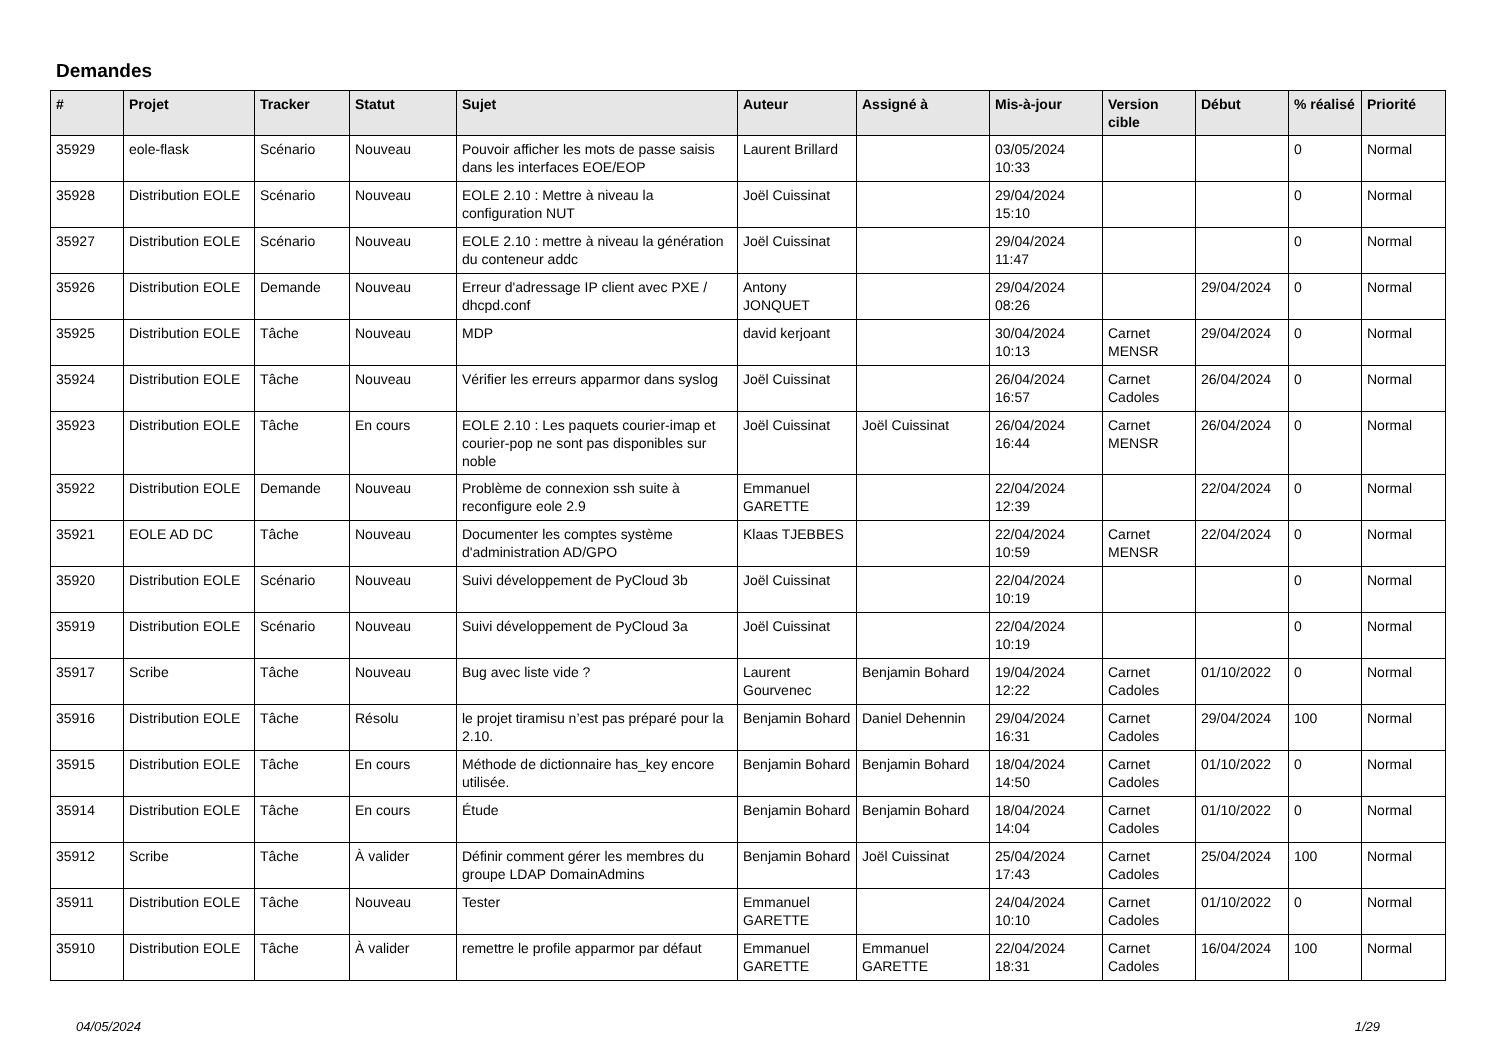Demandes
| # | Projet | Tracker | Statut | Sujet | Auteur | Assigné à | Mis-à-jour | Version cible | Début | % réalisé | Priorité |
| --- | --- | --- | --- | --- | --- | --- | --- | --- | --- | --- | --- |
| 35929 | eole-flask | Scénario | Nouveau | Pouvoir afficher les mots de passe saisis dans les interfaces EOE/EOP | Laurent Brillard | | 03/05/2024 10:33 | | | 0 | Normal |
| 35928 | Distribution EOLE | Scénario | Nouveau | EOLE 2.10 : Mettre à niveau la configuration NUT | Joël Cuissinat | | 29/04/2024 15:10 | | | 0 | Normal |
| 35927 | Distribution EOLE | Scénario | Nouveau | EOLE 2.10 : mettre à niveau la génération du conteneur addc | Joël Cuissinat | | 29/04/2024 11:47 | | | 0 | Normal |
| 35926 | Distribution EOLE | Demande | Nouveau | Erreur d'adressage IP client avec PXE / dhcpd.conf | Antony JONQUET | | 29/04/2024 08:26 | | 29/04/2024 | 0 | Normal |
| 35925 | Distribution EOLE | Tâche | Nouveau | MDP | david kerjoant | | 30/04/2024 10:13 | Carnet MENSR | 29/04/2024 | 0 | Normal |
| 35924 | Distribution EOLE | Tâche | Nouveau | Vérifier les erreurs apparmor dans syslog | Joël Cuissinat | | 26/04/2024 16:57 | Carnet Cadoles | 26/04/2024 | 0 | Normal |
| 35923 | Distribution EOLE | Tâche | En cours | EOLE 2.10 : Les paquets courier-imap et courier-pop ne sont pas disponibles sur noble | Joël Cuissinat | Joël Cuissinat | 26/04/2024 16:44 | Carnet MENSR | 26/04/2024 | 0 | Normal |
| 35922 | Distribution EOLE | Demande | Nouveau | Problème de connexion ssh suite à reconfigure eole 2.9 | Emmanuel GARETTE | | 22/04/2024 12:39 | | 22/04/2024 | 0 | Normal |
| 35921 | EOLE AD DC | Tâche | Nouveau | Documenter les comptes système d'administration AD/GPO | Klaas TJEBBES | | 22/04/2024 10:59 | Carnet MENSR | 22/04/2024 | 0 | Normal |
| 35920 | Distribution EOLE | Scénario | Nouveau | Suivi développement de PyCloud 3b | Joël Cuissinat | | 22/04/2024 10:19 | | | 0 | Normal |
| 35919 | Distribution EOLE | Scénario | Nouveau | Suivi développement de PyCloud 3a | Joël Cuissinat | | 22/04/2024 10:19 | | | 0 | Normal |
| 35917 | Scribe | Tâche | Nouveau | Bug avec liste vide ? | Laurent Gourvenec | Benjamin Bohard | 19/04/2024 12:22 | Carnet Cadoles | 01/10/2022 | 0 | Normal |
| 35916 | Distribution EOLE | Tâche | Résolu | le projet tiramisu n’est pas préparé pour la 2.10. | Benjamin Bohard | Daniel Dehennin | 29/04/2024 16:31 | Carnet Cadoles | 29/04/2024 | 100 | Normal |
| 35915 | Distribution EOLE | Tâche | En cours | Méthode de dictionnaire has_key encore utilisée. | Benjamin Bohard | Benjamin Bohard | 18/04/2024 14:50 | Carnet Cadoles | 01/10/2022 | 0 | Normal |
| 35914 | Distribution EOLE | Tâche | En cours | Étude | Benjamin Bohard | Benjamin Bohard | 18/04/2024 14:04 | Carnet Cadoles | 01/10/2022 | 0 | Normal |
| 35912 | Scribe | Tâche | À valider | Définir comment gérer les membres du groupe LDAP DomainAdmins | Benjamin Bohard | Joël Cuissinat | 25/04/2024 17:43 | Carnet Cadoles | 25/04/2024 | 100 | Normal |
| 35911 | Distribution EOLE | Tâche | Nouveau | Tester | Emmanuel GARETTE | | 24/04/2024 10:10 | Carnet Cadoles | 01/10/2022 | 0 | Normal |
| 35910 | Distribution EOLE | Tâche | À valider | remettre le profile apparmor par défaut | Emmanuel GARETTE | Emmanuel GARETTE | 22/04/2024 18:31 | Carnet Cadoles | 16/04/2024 | 100 | Normal |
04/05/2024 1/29